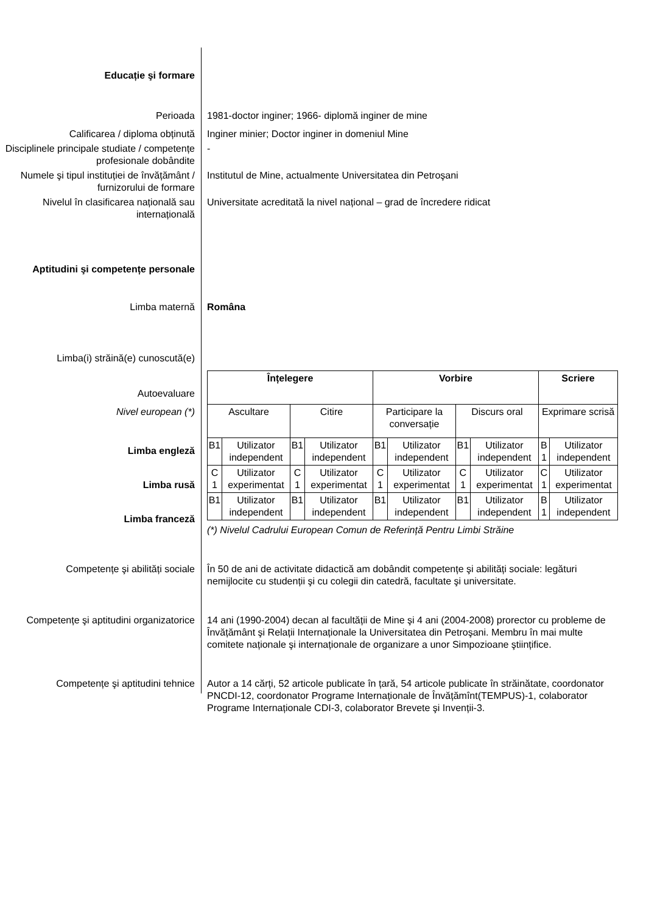Educație şi formare
Perioada 1981-doctor inginer; 1966- diplomă inginer de mine
Calificarea / diploma obținută Inginer minier; Doctor inginer in domeniul Mine
Disciplinele principale studiate / competențe profesionale dobândite
-
Numele şi tipul instituției de învățământ / furnizorului de formare
Institutul de Mine, actualmente Universitatea din Petroşani
Nivelul în clasificarea națională sau internațională
Universitate acreditată la nivel național – grad de încredere ridicat
Aptitudini şi competențe personale
Limba maternă Româna
Limba(i) străină(e) cunoscută(e)
Autoevaluare
Nivel european (*)
Limba engleză
Limba rusă
Limba franceză
| Înțelegere | | | | Vorbire | | | | Scriere | |
| Ascultare | | Citire | | Participare la conversație | | Discurs oral | | Exprimare scrisă | |
| B1 | Utilizator independent | B1 | Utilizator independent | B1 | Utilizator independent | B1 | Utilizator independent | B 1 | Utilizator independent |
| C 1 | Utilizator experimentat | C 1 | Utilizator experimentat | C 1 | Utilizator experimentat | C 1 | Utilizator experimentat | C 1 | Utilizator experimentat |
| B1 | Utilizator independent | B1 | Utilizator independent | B1 | Utilizator independent | B1 | Utilizator independent | B 1 | Utilizator independent |
(*) Nivelul Cadrului European Comun de Referință Pentru Limbi Străine
Competențe şi abilități sociale În 50 de ani de activitate didactică am dobândit competențe şi abilități sociale: legături nemijlocite cu studenții şi cu colegii din catedră, facultate şi universitate.
Competențe şi aptitudini organizatorice
14 ani (1990-2004) decan al facultății de Mine şi 4 ani (2004-2008) prorector cu probleme de Învățământ şi Relații Internaționale la Universitatea din Petroşani. Membru în mai multe comitete naționale şi internaționale de organizare a unor Simpozioane ştiințifice.
Competențe şi aptitudini tehnice Autor a 14 cărți, 52 articole publicate în țară, 54 articole publicate în străinătate, coordonator PNCDI-12, coordonator Programe Internaționale de Învățămînt(TEMPUS)-1, colaborator Programe Internaționale CDI-3, colaborator Brevete şi Invenții-3.